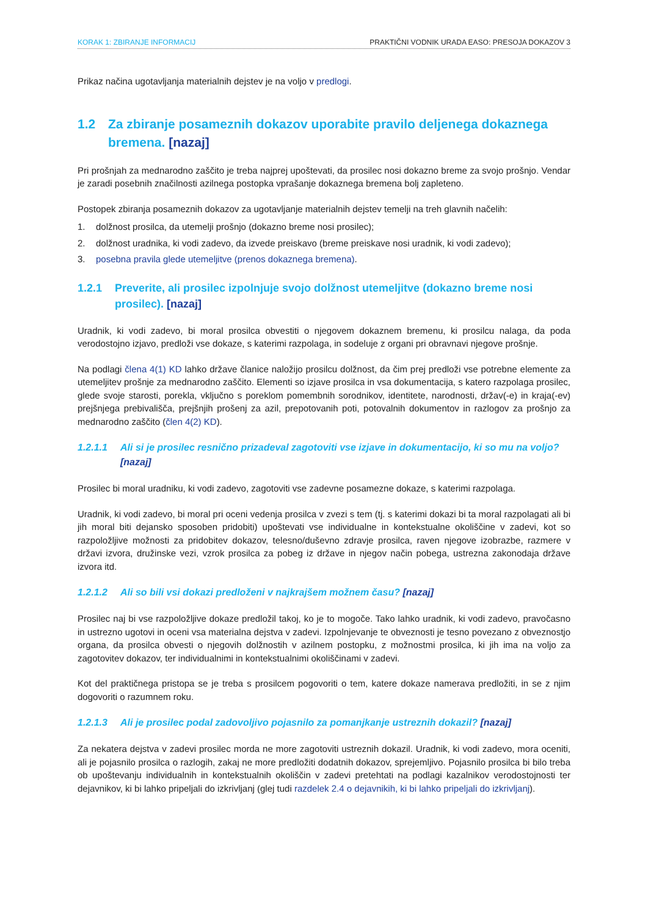KORAK 1: ZBIRANJE INFORMACIJ PRAKTIČNI VODNIK URADA EASO: PRESOJA DOKAZOV 3
Prikaz načina ugotavljanja materialnih dejstev je na voljo v predlogi.
1.2 Za zbiranje posameznih dokazov uporabite pravilo deljenega dokaznega bremena. [nazaj]
Pri prošnjah za mednarodno zaščito je treba najprej upoštevati, da prosilec nosi dokazno breme za svojo prošnjo. Vendar je zaradi posebnih značilnosti azilnega postopka vprašanje dokaznega bremena bolj zapleteno.
Postopek zbiranja posameznih dokazov za ugotavljanje materialnih dejstev temelji na treh glavnih načelih:
1. dolžnost prosilca, da utemelji prošnjo (dokazno breme nosi prosilec);
2. dolžnost uradnika, ki vodi zadevo, da izvede preiskavo (breme preiskave nosi uradnik, ki vodi zadevo);
3. posebna pravila glede utemeljitve (prenos dokaznega bremena).
1.2.1 Preverite, ali prosilec izpolnjuje svojo dolžnost utemeljitve (dokazno breme nosi prosilec). [nazaj]
Uradnik, ki vodi zadevo, bi moral prosilca obvestiti o njegovem dokaznem bremenu, ki prosilcu nalaga, da poda verodostojno izjavo, predloži vse dokaze, s katerimi razpolaga, in sodeluje z organi pri obravnavi njegove prošnje.
Na podlagi člena 4(1) KD lahko države članice naložijo prosilcu dolžnost, da čim prej predloži vse potrebne elemente za utemeljitev prošnje za mednarodno zaščito. Elementi so izjave prosilca in vsa dokumentacija, s katero razpolaga prosilec, glede svoje starosti, porekla, vključno s poreklom pomembnih sorodnikov, identitete, narodnosti, držav(-e) in kraja(-ev) prejšnjega prebivališča, prejšnjih prošenj za azil, prepotovanih poti, potovalnih dokumentov in razlogov za prošnjo za mednarodno zaščito (člen 4(2) KD).
1.2.1.1 Ali si je prosilec resnično prizadeval zagotoviti vse izjave in dokumentacijo, ki so mu na voljo? [nazaj]
Prosilec bi moral uradniku, ki vodi zadevo, zagotoviti vse zadevne posamezne dokaze, s katerimi razpolaga.
Uradnik, ki vodi zadevo, bi moral pri oceni vedenja prosilca v zvezi s tem (tj. s katerimi dokazi bi ta moral razpolagati ali bi jih moral biti dejansko sposoben pridobiti) upoštevati vse individualne in kontekstualne okoliščine v zadevi, kot so razpoložljive možnosti za pridobitev dokazov, telesno/duševno zdravje prosilca, raven njegove izobrazbe, razmere v državi izvora, družinske vezi, vzrok prosilca za pobeg iz države in njegov način pobega, ustrezna zakonodaja države izvora itd.
1.2.1.2 Ali so bili vsi dokazi predloženi v najkrajšem možnem času? [nazaj]
Prosilec naj bi vse razpoložljive dokaze predložil takoj, ko je to mogoče. Tako lahko uradnik, ki vodi zadevo, pravočasno in ustrezno ugotovi in oceni vsa materialna dejstva v zadevi. Izpolnjevanje te obveznosti je tesno povezano z obveznostjo organa, da prosilca obvesti o njegovih dolžnostih v azilnem postopku, z možnostmi prosilca, ki jih ima na voljo za zagotovitev dokazov, ter individualnimi in kontekstualnimi okoliščinami v zadevi.
Kot del praktičnega pristopa se je treba s prosilcem pogovoriti o tem, katere dokaze namerava predložiti, in se z njim dogovoriti o razumnem roku.
1.2.1.3 Ali je prosilec podal zadovoljivo pojasnilo za pomanjkanje ustreznih dokazil? [nazaj]
Za nekatera dejstva v zadevi prosilec morda ne more zagotoviti ustreznih dokazil. Uradnik, ki vodi zadevo, mora oceniti, ali je pojasnilo prosilca o razlogih, zakaj ne more predložiti dodatnih dokazov, sprejemljivo. Pojasnilo prosilca bi bilo treba ob upoštevanju individualnih in kontekstualnih okoliščin v zadevi pretehtati na podlagi kazalnikov verodostojnosti ter dejavnikov, ki bi lahko pripeljali do izkrivljanj (glej tudi razdelek 2.4 o dejavnikih, ki bi lahko pripeljali do izkrivljanj).